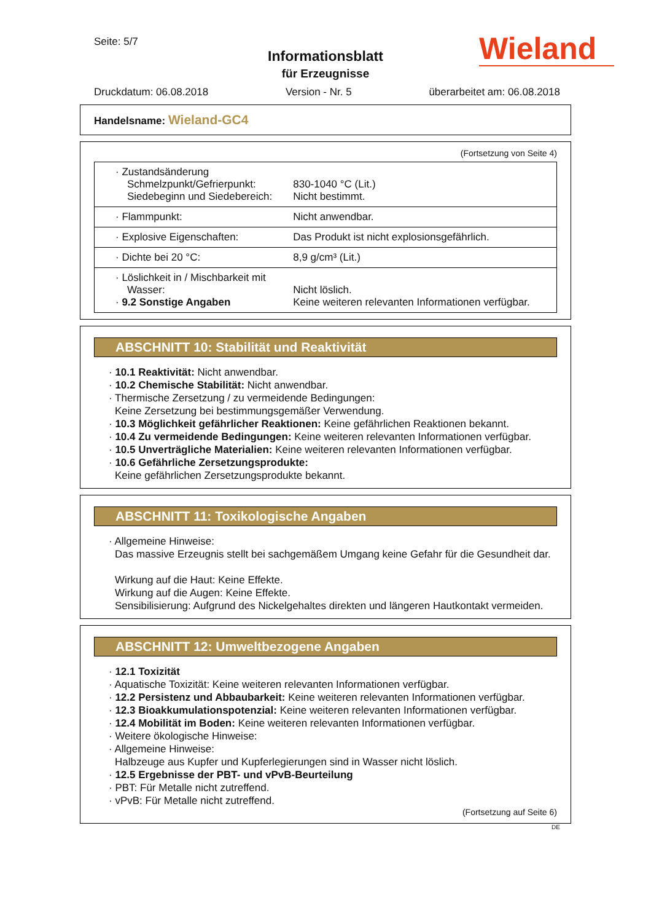Seite: 5/7
Informationsblatt
für Erzeugnisse
Wieland
Druckdatum: 06.08.2018 Version - Nr. 5 überarbeitet am: 06.08.2018
Handelsname: Wieland-GC4
(Fortsetzung von Seite 4)
| · Zustandsänderung Schmelzpunkt/Gefrierpunkt: Siedebeginn und Siedebereich: | 830-1040 °C (Lit.) Nicht bestimmt. |
| · Flammpunkt: | Nicht anwendbar. |
| · Explosive Eigenschaften: | Das Produkt ist nicht explosionsgefährlich. |
| · Dichte bei 20 °C: | 8,9 g/cm³ (Lit.) |
| · Löslichkeit in / Mischbarkeit mit Wasser: · 9.2 Sonstige Angaben | Nicht löslich. Keine weiteren relevanten Informationen verfügbar. |
ABSCHNITT 10: Stabilität und Reaktivität
· 10.1 Reaktivität: Nicht anwendbar.
· 10.2 Chemische Stabilität: Nicht anwendbar.
· Thermische Zersetzung / zu vermeidende Bedingungen:
Keine Zersetzung bei bestimmungsgemäßer Verwendung.
· 10.3 Möglichkeit gefährlicher Reaktionen: Keine gefährlichen Reaktionen bekannt.
· 10.4 Zu vermeidende Bedingungen: Keine weiteren relevanten Informationen verfügbar.
· 10.5 Unverträgliche Materialien: Keine weiteren relevanten Informationen verfügbar.
· 10.6 Gefährliche Zersetzungsprodukte:
Keine gefährlichen Zersetzungsprodukte bekannt.
ABSCHNITT 11: Toxikologische Angaben
· Allgemeine Hinweise:
Das massive Erzeugnis stellt bei sachgemäßem Umgang keine Gefahr für die Gesundheit dar.
Wirkung auf die Haut: Keine Effekte.
Wirkung auf die Augen: Keine Effekte.
Sensibilisierung: Aufgrund des Nickelgehaltes direkten und längeren Hautkontakt vermeiden.
ABSCHNITT 12: Umweltbezogene Angaben
· 12.1 Toxizität
· Aquatische Toxizität: Keine weiteren relevanten Informationen verfügbar.
· 12.2 Persistenz und Abbaubarkeit: Keine weiteren relevanten Informationen verfügbar.
· 12.3 Bioakkumulationspotenzial: Keine weiteren relevanten Informationen verfügbar.
· 12.4 Mobilität im Boden: Keine weiteren relevanten Informationen verfügbar.
· Weitere ökologische Hinweise:
· Allgemeine Hinweise:
Halbzeuge aus Kupfer und Kupferlegierungen sind in Wasser nicht löslich.
· 12.5 Ergebnisse der PBT- und vPvB-Beurteilung
· PBT: Für Metalle nicht zutreffend.
· vPvB: Für Metalle nicht zutreffend.
(Fortsetzung auf Seite 6)
DE